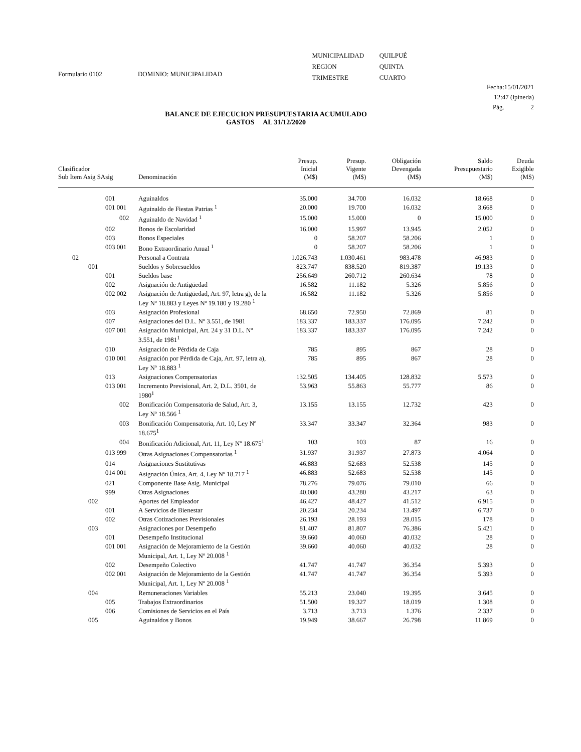Formulario 0102 DOMINIO: MUNICIPALIDAD
MUNICIPALIDAD
REGION
TRIMESTRE
QUILPUÉ
QUINTA
CUARTO
Fecha: 15/01/2021
12:47 (lpineda)
Pág. 2
BALANCE DE EJECUCION PRESUPUESTARIA ACUMULADO
GASTOS AL 31/12/2020
| Clasificador Sub Item Asig SAsig | Denominación | Presup. Inicial (M$) | Presup. Vigente (M$) | Obligación Devengada (M$) | Saldo Presupuestario (M$) | Deuda Exigible (M$) |
| --- | --- | --- | --- | --- | --- | --- |
| 001 | Aguinaldos | 35.000 | 34.700 | 16.032 | 18.668 | 0 |
| 001 001 | Aguinaldo de Fiestas Patrias <sup>1</sup> | 20.000 | 19.700 | 16.032 | 3.668 | 0 |
| 002 | Aguinaldo de Navidad <sup>1</sup> | 15.000 | 15.000 | 0 | 15.000 | 0 |
| 002 | Bonos de Escolaridad | 16.000 | 15.997 | 13.945 | 2.052 | 0 |
| 003 | Bonos Especiales | 0 | 58.207 | 58.206 | 1 | 0 |
| 003 001 | Bono Extraordinario Anual <sup>1</sup> | 0 | 58.207 | 58.206 | 1 | 0 |
| 02 | Personal a Contrata | 1.026.743 | 1.030.461 | 983.478 | 46.983 | 0 |
| 001 | Sueldos y Sobresueldos | 823.747 | 838.520 | 819.387 | 19.133 | 0 |
| 001 | Sueldos base | 256.649 | 260.712 | 260.634 | 78 | 0 |
| 002 | Asignación de Antigüedad | 16.582 | 11.182 | 5.326 | 5.856 | 0 |
| 002 002 | Asignación de Antigüedad, Art. 97, letra g), de la Ley Nº 18.883 y Leyes Nº 19.180 y 19.280 <sup>1</sup> | 16.582 | 11.182 | 5.326 | 5.856 | 0 |
| 003 | Asignación Profesional | 68.650 | 72.950 | 72.869 | 81 | 0 |
| 007 | Asignaciones del D.L. Nº 3.551, de 1981 | 183.337 | 183.337 | 176.095 | 7.242 | 0 |
| 007 001 | Asignación Municipal, Art. 24 y 31 D.L. Nº 3.551, de 1981<sup>1</sup> | 183.337 | 183.337 | 176.095 | 7.242 | 0 |
| 010 | Asignación de Pérdida de Caja | 785 | 895 | 867 | 28 | 0 |
| 010 001 | Asignación por Pérdida de Caja, Art. 97, letra a), Ley Nº 18.883 <sup>1</sup> | 785 | 895 | 867 | 28 | 0 |
| 013 | Asignaciones Compensatorias | 132.505 | 134.405 | 128.832 | 5.573 | 0 |
| 013 001 | Incremento Previsional, Art. 2, D.L. 3501, de 1980<sup>1</sup> | 53.963 | 55.863 | 55.777 | 86 | 0 |
| 002 | Bonificación Compensatoria de Salud, Art. 3, Ley Nº 18.566 <sup>1</sup> | 13.155 | 13.155 | 12.732 | 423 | 0 |
| 003 | Bonificación Compensatoria, Art. 10, Ley Nº 18.675<sup>1</sup> | 33.347 | 33.347 | 32.364 | 983 | 0 |
| 004 | Bonificación Adicional, Art. 11, Ley Nº 18.675<sup>1</sup> | 103 | 103 | 87 | 16 | 0 |
| 013 999 | Otras Asignaciones Compensatorias <sup>1</sup> | 31.937 | 31.937 | 27.873 | 4.064 | 0 |
| 014 | Asignaciones Sustitutivas | 46.883 | 52.683 | 52.538 | 145 | 0 |
| 014 001 | Asignación Única, Art. 4, Ley Nº 18.717 <sup>1</sup> | 46.883 | 52.683 | 52.538 | 145 | 0 |
| 021 | Componente Base Asig. Municipal | 78.276 | 79.076 | 79.010 | 66 | 0 |
| 999 | Otras Asignaciones | 40.080 | 43.280 | 43.217 | 63 | 0 |
| 002 | Aportes del Empleador | 46.427 | 48.427 | 41.512 | 6.915 | 0 |
| 001 | A Servicios de Bienestar | 20.234 | 20.234 | 13.497 | 6.737 | 0 |
| 002 | Otras Cotizaciones Previsionales | 26.193 | 28.193 | 28.015 | 178 | 0 |
| 003 | Asignaciones por Desempeño | 81.407 | 81.807 | 76.386 | 5.421 | 0 |
| 001 | Desempeño Institucional | 39.660 | 40.060 | 40.032 | 28 | 0 |
| 001 001 | Asignación de Mejoramiento de la Gestión Municipal, Art. 1, Ley Nº 20.008 <sup>1</sup> | 39.660 | 40.060 | 40.032 | 28 | 0 |
| 002 | Desempeño Colectivo | 41.747 | 41.747 | 36.354 | 5.393 | 0 |
| 002 001 | Asignación de Mejoramiento de la Gestión Municipal, Art. 1, Ley Nº 20.008 <sup>1</sup> | 41.747 | 41.747 | 36.354 | 5.393 | 0 |
| 004 | Remuneraciones Variables | 55.213 | 23.040 | 19.395 | 3.645 | 0 |
| 005 | Trabajos Extraordinarios | 51.500 | 19.327 | 18.019 | 1.308 | 0 |
| 006 | Comisiones de Servicios en el País | 3.713 | 3.713 | 1.376 | 2.337 | 0 |
| 005 | Aguinaldos y Bonos | 19.949 | 38.667 | 26.798 | 11.869 | 0 |